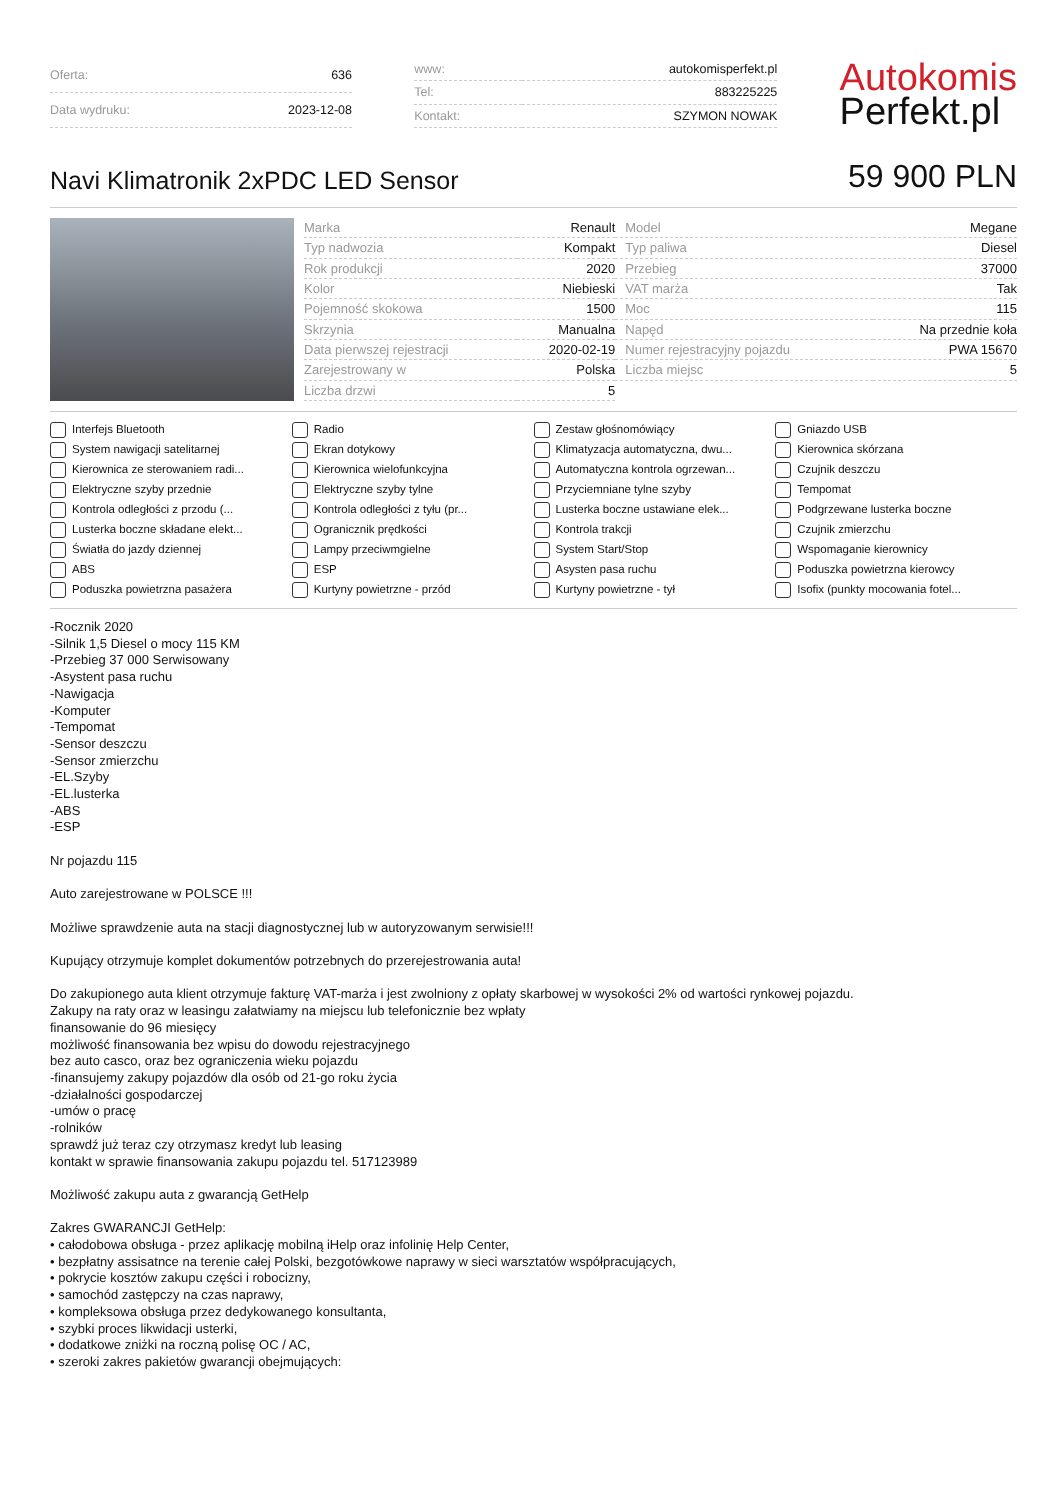| Oferta: | 636 |
| Data wydruku: | 2023-12-08 |
| www: | autokomisperfekt.pl |
| Tel: | 883225225 |
| Kontakt: | SZYMON NOWAK |
Autokomis
Perfekt.pl
Navi Klimatronik 2xPDC LED Sensor
59 900 PLN
| Marka | Renault | Model | Megane |
| Typ nadwozia | Kompakt | Typ paliwa | Diesel |
| Rok produkcji | 2020 | Przebieg | 37000 |
| Kolor | Niebieski | VAT marża | Tak |
| Pojemność skokowa | 1500 | Moc | 115 |
| Skrzynia | Manualna | Napęd | Na przednie koła |
| Data pierwszej rejestracji | 2020-02-19 | Numer rejestracyjny pojazdu | PWA 15670 |
| Zarejestrowany w | Polska | Liczba miejsc | 5 |
| Liczba drzwi | 5 | | |
Interfejs Bluetooth
Radio
Zestaw głośnomówiący
Gniazdo USB
System nawigacji satelitarnej
Ekran dotykowy
Klimatyzacja automatyczna, dwu...
Kierownica skórzana
Kierownica ze sterowaniem radi...
Kierownica wielofunkcyjna
Automatyczna kontrola ogrzewan...
Czujnik deszczu
Elektryczne szyby przednie
Elektryczne szyby tylne
Przyciemniane tylne szyby
Tempomat
Kontrola odległości z przodu (...
Kontrola odległości z tyłu (pr...
Lusterka boczne ustawiane elek...
Podgrzewane lusterka boczne
Lusterka boczne składane elekt...
Ogranicznik prędkości
Kontrola trakcji
Czujnik zmierzchu
Światła do jazdy dziennej
Lampy przeciwmgielne
System Start/Stop
Wspomaganie kierownicy
ABS
ESP
Asysten pasa ruchu
Poduszka powietrzna kierowcy
Poduszka powietrzna pasażera
Kurtyny powietrzne - przód
Kurtyny powietrzne - tył
Isofix (punkty mocowania fotel...
-Rocznik 2020
-Silnik 1,5 Diesel o mocy 115 KM
-Przebieg 37 000 Serwisowany
-Asystent pasa ruchu
-Nawigacja
-Komputer
-Tempomat
-Sensor deszczu
-Sensor zmierzchu
-EL.Szyby
-EL.lusterka
-ABS
-ESP
Nr pojazdu 115
Auto zarejestrowane w POLSCE !!!
Możliwe sprawdzenie auta na stacji diagnostycznej lub w autoryzowanym serwisie!!!
Kupujący otrzymuje komplet dokumentów potrzebnych do przerejestrowania auta!
Do zakupionego auta klient otrzymuje fakturę VAT-marża i jest zwolniony z opłaty skarbowej w wysokości 2% od wartości rynkowej pojazdu.
Zakupy na raty oraz w leasingu załatwiamy na miejscu lub telefonicznie bez wpłaty
finansowanie do 96 miesięcy
możliwość finansowania bez wpisu do dowodu rejestracyjnego
bez auto casco, oraz bez ograniczenia wieku pojazdu
-finansujemy zakupy pojazdów dla osób od 21-go roku życia
-działalności gospodarczej
-umów o pracę
-rolników
sprawdź już teraz czy otrzymasz kredyt lub leasing
kontakt w sprawie finansowania zakupu pojazdu tel. 517123989
Możliwość zakupu auta z gwarancją GetHelp
Zakres GWARANCJI GetHelp:
• całodobowa obsługa - przez aplikację mobilną iHelp oraz infolinię Help Center,
• bezpłatny assisatnce na terenie całej Polski, bezgotówkowe naprawy w sieci warsztatów współpracujących,
• pokrycie kosztów zakupu części i robocizny,
• samochód zastępczy na czas naprawy,
• kompleksowa obsługa przez dedykowanego konsultanta,
• szybki proces likwidacji usterki,
• dodatkowe zniżki na roczną polisę OC / AC,
• szeroki zakres pakietów gwarancji obejmujących: